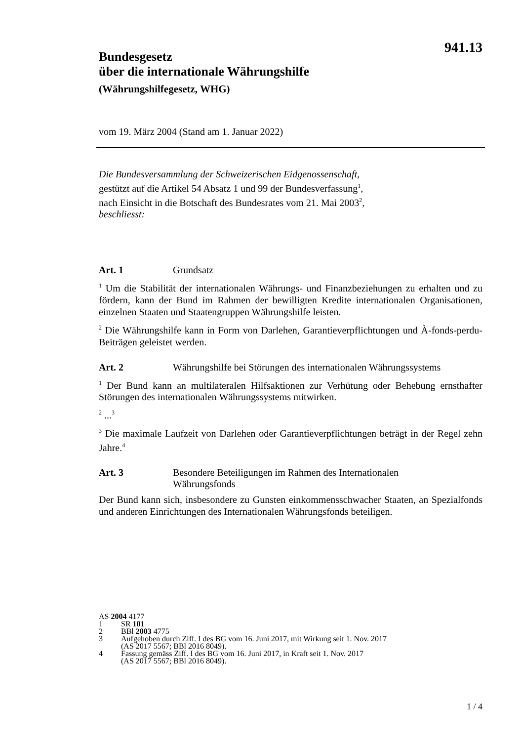941.13
Bundesgesetz
über die internationale Währungshilfe
(Währungshilfegesetz, WHG)
vom 19. März 2004 (Stand am 1. Januar 2022)
Die Bundesversammlung der Schweizerischen Eidgenossenschaft,
gestützt auf die Artikel 54 Absatz 1 und 99 der Bundesverfassung<sup>1</sup>,
nach Einsicht in die Botschaft des Bundesrates vom 21. Mai 2003<sup>2</sup>,
beschliesst:
Art. 1 Grundsatz
<sup>1</sup> Um die Stabilität der internationalen Währungs- und Finanzbeziehungen zu erhalten und zu fördern, kann der Bund im Rahmen der bewilligten Kredite internationalen Organisationen, einzelnen Staaten und Staatengruppen Währungshilfe leisten.
<sup>2</sup> Die Währungshilfe kann in Form von Darlehen, Garantieverpflichtungen und À-fonds-perdu-Beiträgen geleistet werden.
Art. 2 Währungshilfe bei Störungen des internationalen Währungssystems
<sup>1</sup> Der Bund kann an multilateralen Hilfsaktionen zur Verhütung oder Behebung ernsthafter Störungen des internationalen Währungssystems mitwirken.
<sup>2</sup> ...<sup>3</sup>
<sup>3</sup> Die maximale Laufzeit von Darlehen oder Garantieverpflichtungen beträgt in der Regel zehn Jahre.<sup>4</sup>
Art. 3 Besondere Beteiligungen im Rahmen des Internationalen
Währungsfonds
Der Bund kann sich, insbesondere zu Gunsten einkommensschwacher Staaten, an Spezialfonds und anderen Einrichtungen des Internationalen Währungsfonds beteiligen.
AS 2004 4177
1 SR 101
2 BBl 2003 4775
3 Aufgehoben durch Ziff. I des BG vom 16. Juni 2017, mit Wirkung seit 1. Nov. 2017
(AS 2017 5567; BBl 2016 8049).
4 Fassung gemäss Ziff. I des BG vom 16. Juni 2017, in Kraft seit 1. Nov. 2017
(AS 2017 5567; BBl 2016 8049).
1 / 4